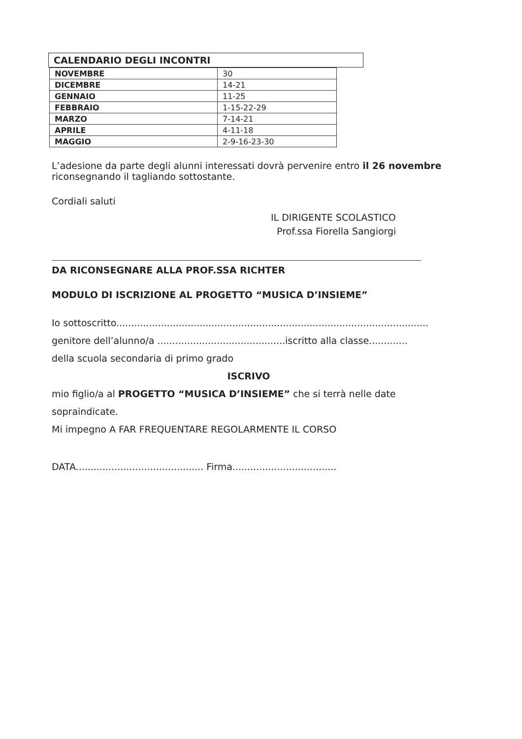CALENDARIO DEGLI INCONTRI
| NOVEMBRE | 30 |
| DICEMBRE | 14-21 |
| GENNAIO | 11-25 |
| FEBBRAIO | 1-15-22-29 |
| MARZO | 7-14-21 |
| APRILE | 4-11-18 |
| MAGGIO | 2-9-16-23-30 |
L’adesione da parte degli alunni interessati dovrà pervenire entro il 26 novembre riconsegnando il tagliando sottostante.
Cordiali saluti
IL DIRIGENTE SCOLASTICO
Prof.ssa Fiorella Sangiorgi
DA RICONSEGNARE ALLA PROF.SSA RICHTER
MODULO DI ISCRIZIONE AL PROGETTO “MUSICA D’INSIEME”
Io sottoscritto.........................................................................................................
genitore dell’alunno/a ...........................................iscritto alla classe.............
della scuola secondaria di primo grado
ISCRIVO
mio figlio/a al PROGETTO “MUSICA D’INSIEME” che si terrà nelle date sopraindicate.
Mi impegno A FAR FREQUENTARE REGOLARMENTE IL CORSO
DATA........................................... Firma...................................